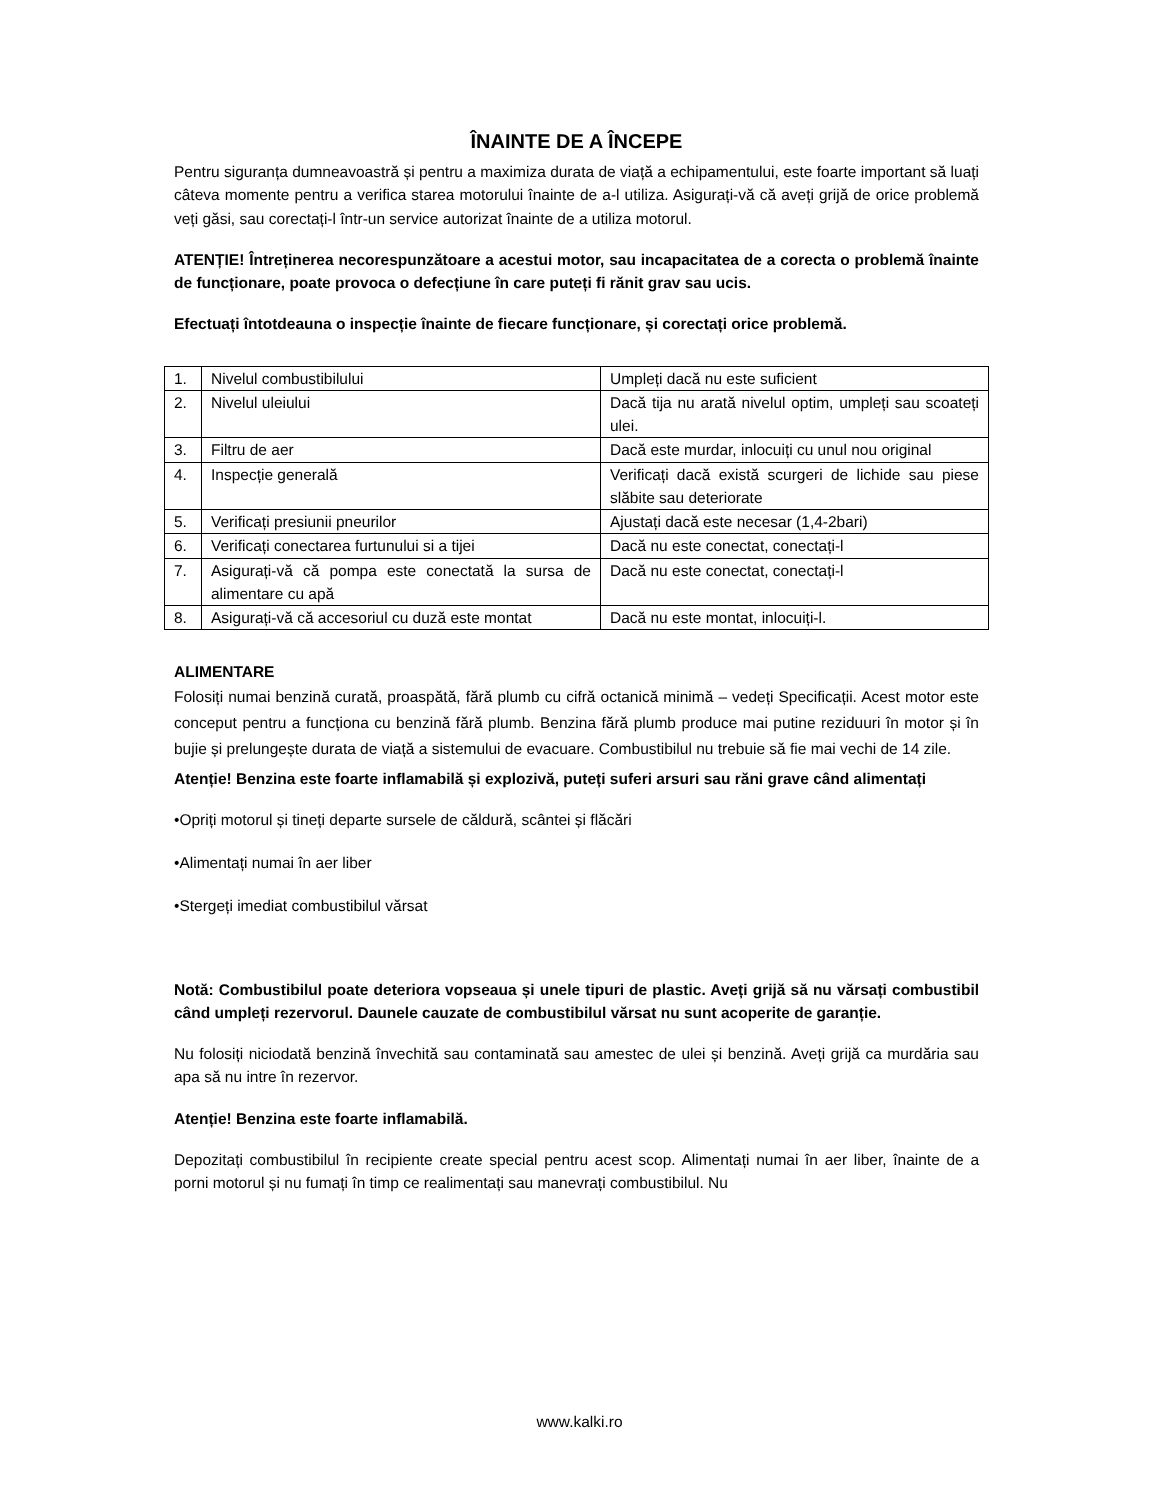ÎNAINTE DE A ÎNCEPE
Pentru siguranța dumneavoastră și pentru a maximiza durata de viață a echipamentului, este foarte important să luați câteva momente pentru a verifica starea motorului înainte de a-l utiliza. Asigurați-vă că aveți grijă de orice problemă veți găsi, sau corectați-l într-un service autorizat înainte de a utiliza motorul.
ATENȚIE! Întreținerea necorespunzătoare a acestui motor, sau incapacitatea de a corecta o problemă înainte de funcționare, poate provoca o defecțiune în care puteți fi rănit grav sau ucis.
Efectuați întotdeauna o inspecție înainte de fiecare funcționare, și corectați orice problemă.
| 1. | Nivelul combustibilului | Umpleți dacă nu este suficient |
| 2. | Nivelul uleiului | Dacă tija nu arată nivelul optim, umpleți sau scoateți ulei. |
| 3. | Filtru de aer | Dacă este murdar, inlocuiți cu unul nou original |
| 4. | Inspecție generală | Verificați dacă există scurgeri de lichide sau piese slăbite sau deteriorate |
| 5. | Verificați presiunii pneurilor | Ajustați dacă este necesar (1,4-2bari) |
| 6. | Verificați conectarea furtunului si a tijei | Dacă nu este conectat, conectați-l |
| 7. | Asigurați-vă că pompa este conectată la sursa de alimentare cu apă | Dacă nu este conectat, conectați-l |
| 8. | Asigurați-vă că accesoriul cu duză este montat | Dacă nu este montat, inlocuiți-l. |
ALIMENTARE
Folosiți numai benzină curată, proaspătă, fără plumb cu cifră octanică minimă – vedeți Specificații. Acest motor este conceput pentru a funcționa cu benzină fără plumb. Benzina fără plumb produce mai putine reziduuri în motor și în bujie și prelungește durata de viață a sistemului de evacuare. Combustibilul nu trebuie să fie mai vechi de 14 zile.
Atenție! Benzina este foarte inflamabilă și explozivă, puteți suferi arsuri sau răni grave când alimentați
•Opriți motorul și tineți departe sursele de căldură, scântei și flăcări
•Alimentați numai în aer liber
•Stergeți imediat combustibilul vărsat
Notă: Combustibilul poate deteriora vopseaua și unele tipuri de plastic. Aveți grijă să nu vărsați combustibil când umpleți rezervorul. Daunele cauzate de combustibilul vărsat nu sunt acoperite de garanție.
Nu folosiți niciodată benzină învechită sau contaminată sau amestec de ulei și benzină. Aveți grijă ca murdăria sau apa să nu intre în rezervor.
Atenție! Benzina este foarte inflamabilă.
Depozitați combustibilul în recipiente create special pentru acest scop. Alimentați numai în aer liber, înainte de a porni motorul și nu fumați în timp ce realimentați sau manevrați combustibilul. Nu
www.kalki.ro